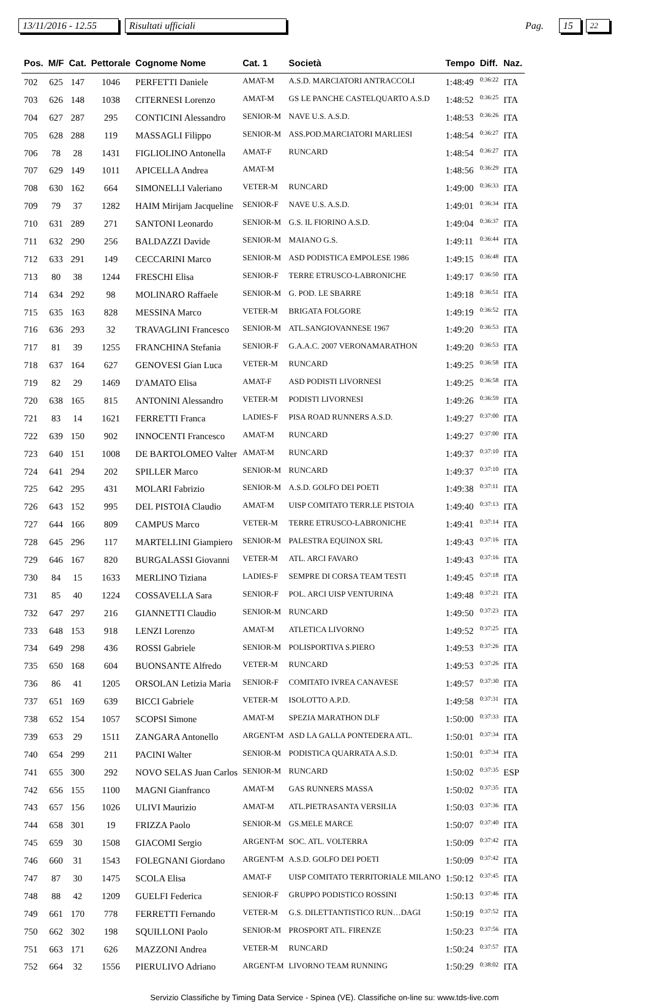13/11/2016 - 12.55 Risultati ufficiali Pag. 15 22
| Pos. | M/F | Cat. | Pettorale | Cognome Nome | Cat. 1 | Società | Tempo | Diff. | Naz. |
| --- | --- | --- | --- | --- | --- | --- | --- | --- | --- |
| 702 | 625 | 147 | 1046 | PERFETTI Daniele | AMAT-M | A.S.D. MARCIATORI ANTRACCOLI | 1:48:49 | 0:36:22 | ITA |
| 703 | 626 | 148 | 1038 | CITERNESI Lorenzo | AMAT-M | GS LE PANCHE CASTELQUARTO A.S.D | 1:48:52 | 0:36:25 | ITA |
| 704 | 627 | 287 | 295 | CONTICINI Alessandro | SENIOR-M | NAVE U.S. A.S.D. | 1:48:53 | 0:36:26 | ITA |
| 705 | 628 | 288 | 119 | MASSAGLI Filippo | SENIOR-M | ASS.POD.MARCIATORI MARLIESI | 1:48:54 | 0:36:27 | ITA |
| 706 | 78 | 28 | 1431 | FIGLIOLINO Antonella | AMAT-F | RUNCARD | 1:48:54 | 0:36:27 | ITA |
| 707 | 629 | 149 | 1011 | APICELLA Andrea | AMAT-M | | 1:48:56 | 0:36:29 | ITA |
| 708 | 630 | 162 | 664 | SIMONELLI Valeriano | VETER-M | RUNCARD | 1:49:00 | 0:36:33 | ITA |
| 709 | 79 | 37 | 1282 | HAIM Mirijam Jacqueline | SENIOR-F | NAVE U.S. A.S.D. | 1:49:01 | 0:36:34 | ITA |
| 710 | 631 | 289 | 271 | SANTONI Leonardo | SENIOR-M | G.S. IL FIORINO A.S.D. | 1:49:04 | 0:36:37 | ITA |
| 711 | 632 | 290 | 256 | BALDAZZI Davide | SENIOR-M | MAIANO G.S. | 1:49:11 | 0:36:44 | ITA |
| 712 | 633 | 291 | 149 | CECCARINI Marco | SENIOR-M | ASD PODISTICA EMPOLESE 1986 | 1:49:15 | 0:36:48 | ITA |
| 713 | 80 | 38 | 1244 | FRESCHI Elisa | SENIOR-F | TERRE ETRUSCO-LABRONICHE | 1:49:17 | 0:36:50 | ITA |
| 714 | 634 | 292 | 98 | MOLINARO Raffaele | SENIOR-M | G. POD. LE SBARRE | 1:49:18 | 0:36:51 | ITA |
| 715 | 635 | 163 | 828 | MESSINA Marco | VETER-M | BRIGATA FOLGORE | 1:49:19 | 0:36:52 | ITA |
| 716 | 636 | 293 | 32 | TRAVAGLINI Francesco | SENIOR-M | ATL.SANGIOVANNESE 1967 | 1:49:20 | 0:36:53 | ITA |
| 717 | 81 | 39 | 1255 | FRANCHINA Stefania | SENIOR-F | G.A.A.C. 2007 VERONAMARATHON | 1:49:20 | 0:36:53 | ITA |
| 718 | 637 | 164 | 627 | GENOVESI Gian Luca | VETER-M | RUNCARD | 1:49:25 | 0:36:58 | ITA |
| 719 | 82 | 29 | 1469 | D'AMATO Elisa | AMAT-F | ASD PODISTI LIVORNESI | 1:49:25 | 0:36:58 | ITA |
| 720 | 638 | 165 | 815 | ANTONINI Alessandro | VETER-M | PODISTI LIVORNESI | 1:49:26 | 0:36:59 | ITA |
| 721 | 83 | 14 | 1621 | FERRETTI Franca | LADIES-F | PISA ROAD RUNNERS A.S.D. | 1:49:27 | 0:37:00 | ITA |
| 722 | 639 | 150 | 902 | INNOCENTI Francesco | AMAT-M | RUNCARD | 1:49:27 | 0:37:00 | ITA |
| 723 | 640 | 151 | 1008 | DE BARTOLOMEO Valter | AMAT-M | RUNCARD | 1:49:37 | 0:37:10 | ITA |
| 724 | 641 | 294 | 202 | SPILLER Marco | SENIOR-M | RUNCARD | 1:49:37 | 0:37:10 | ITA |
| 725 | 642 | 295 | 431 | MOLARI Fabrizio | SENIOR-M | A.S.D. GOLFO DEI POETI | 1:49:38 | 0:37:11 | ITA |
| 726 | 643 | 152 | 995 | DEL PISTOIA Claudio | AMAT-M | UISP COMITATO TERR.LE PISTOIA | 1:49:40 | 0:37:13 | ITA |
| 727 | 644 | 166 | 809 | CAMPUS Marco | VETER-M | TERRE ETRUSCO-LABRONICHE | 1:49:41 | 0:37:14 | ITA |
| 728 | 645 | 296 | 117 | MARTELLINI Giampiero | SENIOR-M | PALESTRA EQUINOX SRL | 1:49:43 | 0:37:16 | ITA |
| 729 | 646 | 167 | 820 | BURGALASSI Giovanni | VETER-M | ATL. ARCI FAVARO | 1:49:43 | 0:37:16 | ITA |
| 730 | 84 | 15 | 1633 | MERLINO Tiziana | LADIES-F | SEMPRE DI CORSA TEAM TESTI | 1:49:45 | 0:37:18 | ITA |
| 731 | 85 | 40 | 1224 | COSSAVELLA Sara | SENIOR-F | POL. ARCI UISP VENTURINA | 1:49:48 | 0:37:21 | ITA |
| 732 | 647 | 297 | 216 | GIANNETTI Claudio | SENIOR-M | RUNCARD | 1:49:50 | 0:37:23 | ITA |
| 733 | 648 | 153 | 918 | LENZI Lorenzo | AMAT-M | ATLETICA LIVORNO | 1:49:52 | 0:37:25 | ITA |
| 734 | 649 | 298 | 436 | ROSSI Gabriele | SENIOR-M | POLISPORTIVA S.PIERO | 1:49:53 | 0:37:26 | ITA |
| 735 | 650 | 168 | 604 | BUONSANTE Alfredo | VETER-M | RUNCARD | 1:49:53 | 0:37:26 | ITA |
| 736 | 86 | 41 | 1205 | ORSOLAN Letizia Maria | SENIOR-F | COMITATO IVREA CANAVESE | 1:49:57 | 0:37:30 | ITA |
| 737 | 651 | 169 | 639 | BICCI Gabriele | VETER-M | ISOLOTTO A.P.D. | 1:49:58 | 0:37:31 | ITA |
| 738 | 652 | 154 | 1057 | SCOPSI Simone | AMAT-M | SPEZIA MARATHON DLF | 1:50:00 | 0:37:33 | ITA |
| 739 | 653 | 29 | 1511 | ZANGARA Antonello | ARGENT-M | ASD LA GALLA PONTEDERA ATL. | 1:50:01 | 0:37:34 | ITA |
| 740 | 654 | 299 | 211 | PACINI Walter | SENIOR-M | PODISTICA QUARRATA A.S.D. | 1:50:01 | 0:37:34 | ITA |
| 741 | 655 | 300 | 292 | NOVO SELAS Juan Carlos | SENIOR-M | RUNCARD | 1:50:02 | 0:37:35 | ESP |
| 742 | 656 | 155 | 1100 | MAGNI Gianfranco | AMAT-M | GAS RUNNERS MASSA | 1:50:02 | 0:37:35 | ITA |
| 743 | 657 | 156 | 1026 | ULIVI Maurizio | AMAT-M | ATL.PIETRASANTA VERSILIA | 1:50:03 | 0:37:36 | ITA |
| 744 | 658 | 301 | 19 | FRIZZA Paolo | SENIOR-M | GS.MELE MARCE | 1:50:07 | 0:37:40 | ITA |
| 745 | 659 | 30 | 1508 | GIACOMI Sergio | ARGENT-M | SOC. ATL. VOLTERRA | 1:50:09 | 0:37:42 | ITA |
| 746 | 660 | 31 | 1543 | FOLEGNANI Giordano | ARGENT-M | A.S.D. GOLFO DEI POETI | 1:50:09 | 0:37:42 | ITA |
| 747 | 87 | 30 | 1475 | SCOLA Elisa | AMAT-F | UISP COMITATO TERRITORIALE MILANO | 1:50:12 | 0:37:45 | ITA |
| 748 | 88 | 42 | 1209 | GUELFI Federica | SENIOR-F | GRUPPO PODISTICO ROSSINI | 1:50:13 | 0:37:46 | ITA |
| 749 | 661 | 170 | 778 | FERRETTI Fernando | VETER-M | G.S. DILETTANTISTICO RUN…DAGI | 1:50:19 | 0:37:52 | ITA |
| 750 | 662 | 302 | 198 | SQUILLONI Paolo | SENIOR-M | PROSPORT ATL. FIRENZE | 1:50:23 | 0:37:56 | ITA |
| 751 | 663 | 171 | 626 | MAZZONI Andrea | VETER-M | RUNCARD | 1:50:24 | 0:37:57 | ITA |
| 752 | 664 | 32 | 1556 | PIERULIVO Adriano | ARGENT-M | LIVORNO TEAM RUNNING | 1:50:29 | 0:38:02 | ITA |
Servizio Classifiche by Timing Data Service - Spinea (VE). Classifiche on-line su: www.tds-live.com